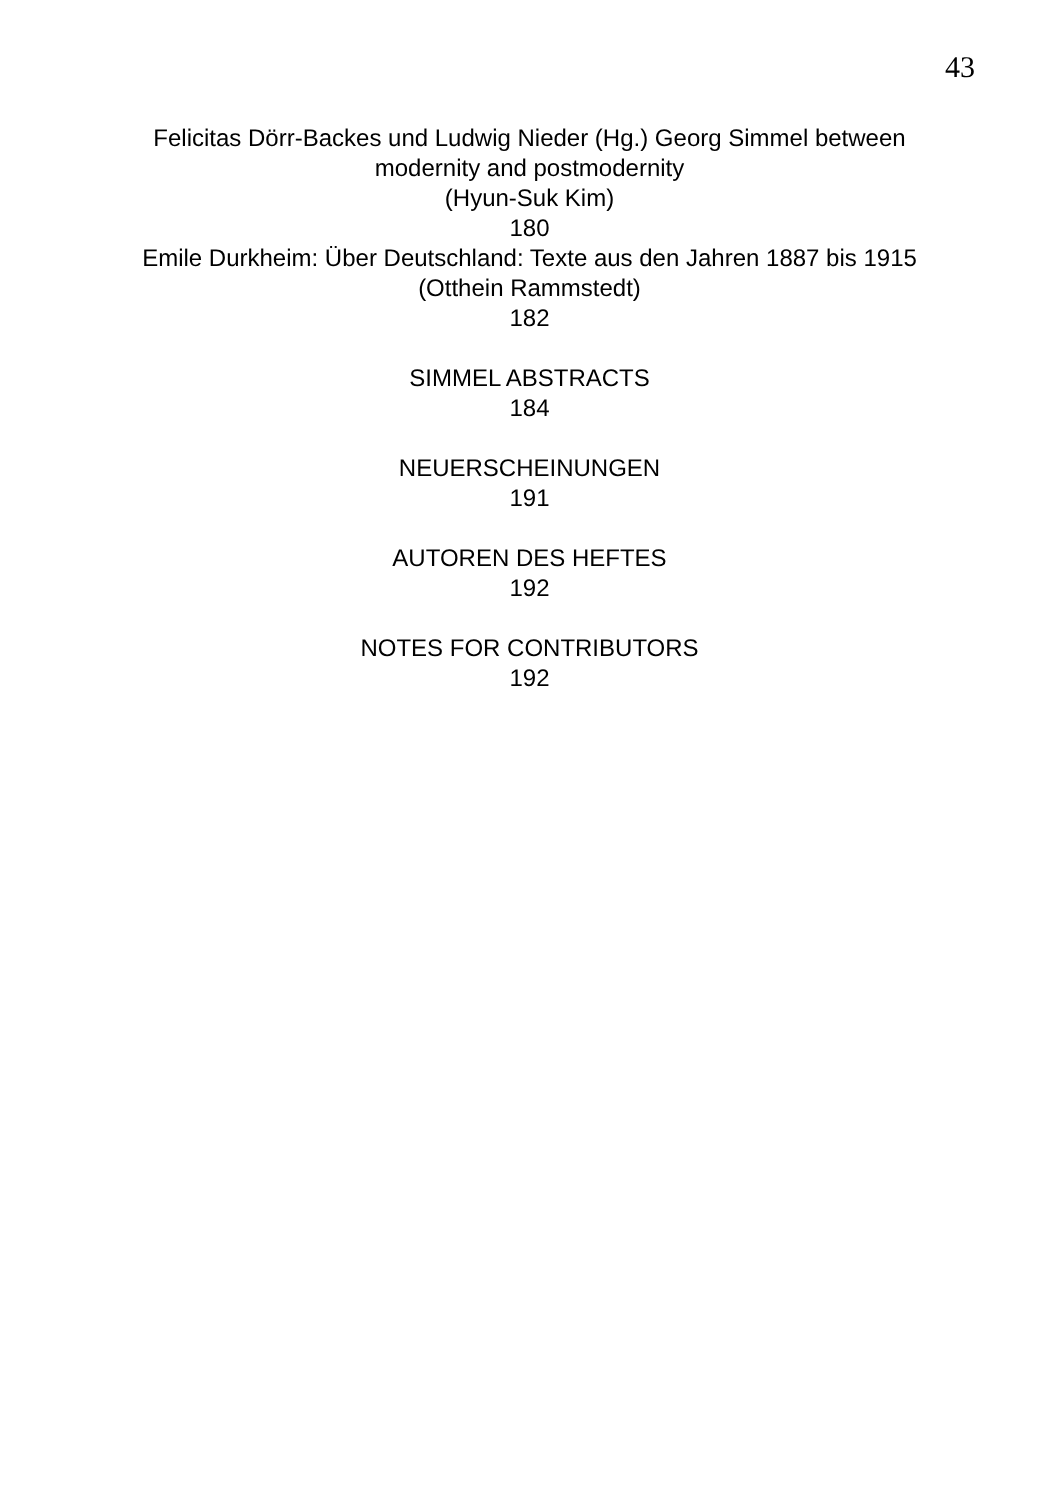43
Felicitas Dörr-Backes und Ludwig Nieder (Hg.) Georg Simmel between modernity and postmodernity
(Hyun-Suk Kim)
180
Emile Durkheim: Über Deutschland: Texte aus den Jahren 1887 bis 1915
(Otthein Rammstedt)
182
SIMMEL ABSTRACTS
184
NEUERSCHEINUNGEN
191
AUTOREN DES HEFTES
192
NOTES FOR CONTRIBUTORS
192